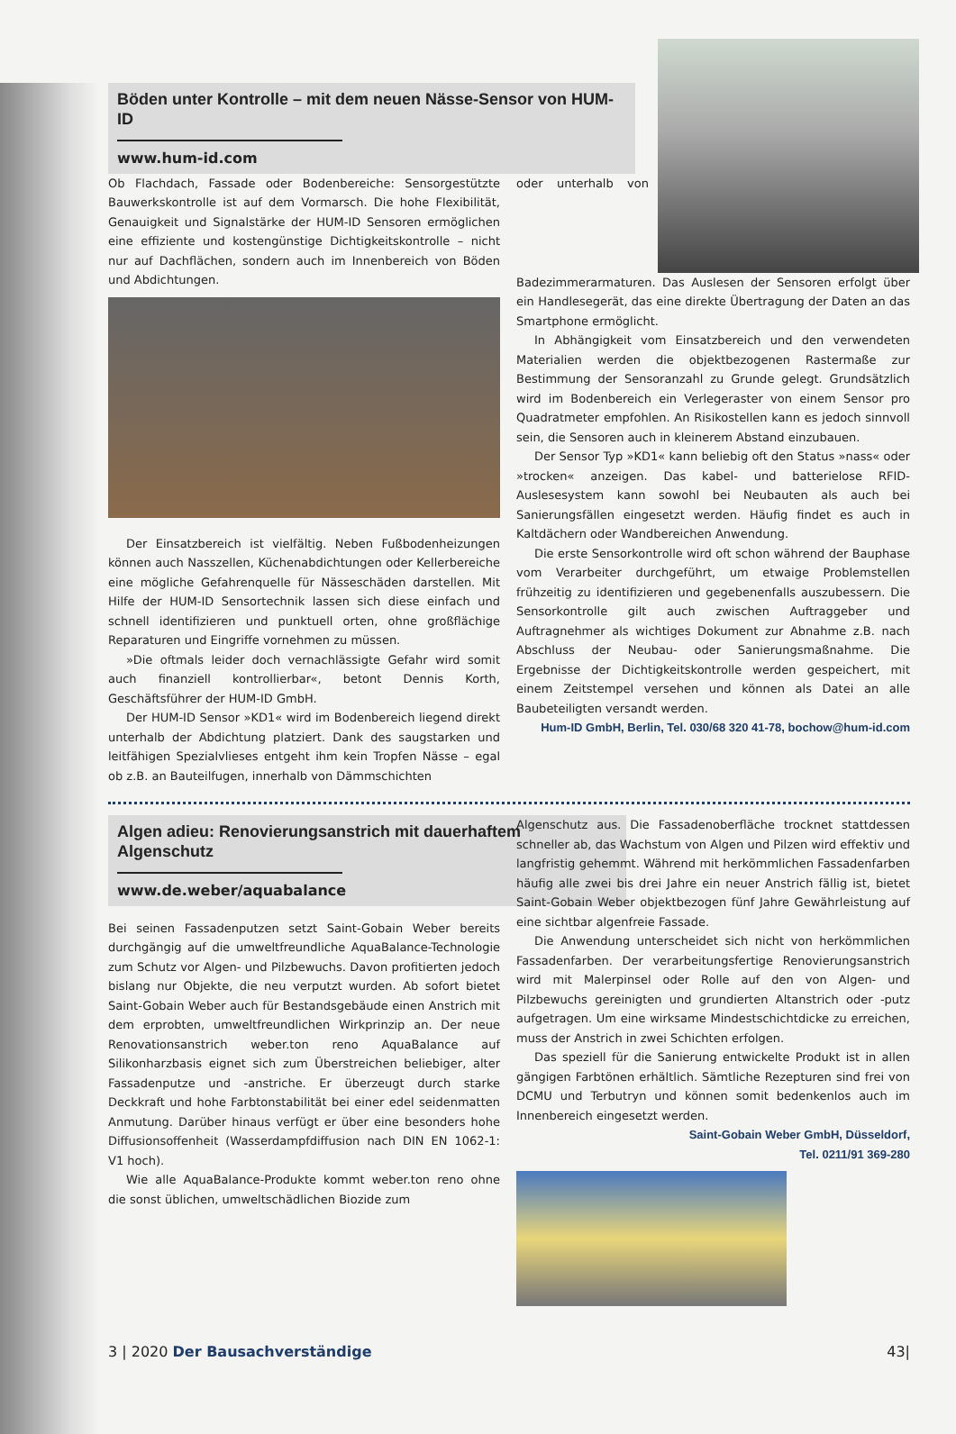Böden unter Kontrolle – mit dem neuen Nässe-Sensor von HUM-ID
www.hum-id.com
Ob Flachdach, Fassade oder Bodenbereiche: Sensorgestützte Bauwerkskontrolle ist auf dem Vormarsch. Die hohe Flexibilität, Genauigkeit und Signalstärke der HUM-ID Sensoren ermöglichen eine effiziente und kostengünstige Dichtigkeitskontrolle – nicht nur auf Dachflächen, sondern auch im Innenbereich von Böden und Abdichtungen.
Der Einsatzbereich ist vielfältig. Neben Fußbodenheizungen können auch Nasszellen, Küchenabdichtungen oder Kellerbereiche eine mögliche Gefahrenquelle für Nässeschäden darstellen. Mit Hilfe der HUM-ID Sensortechnik lassen sich diese einfach und schnell identifizieren und punktuell orten, ohne großflächige Reparaturen und Eingriffe vornehmen zu müssen.
»Die oftmals leider doch vernachlässigte Gefahr wird somit auch finanziell kontrollierbar«, betont Dennis Korth, Geschäftsführer der HUM-ID GmbH.
Der HUM-ID Sensor »KD1« wird im Bodenbereich liegend direkt unterhalb der Abdichtung platziert. Dank des saugstarken und leitfähigen Spezialvlieses entgeht ihm kein Tropfen Nässe – egal ob z.B. an Bauteilfugen, innerhalb von Dämmschichten
oder unterhalb von Badezimmerarmaturen. Das Auslesen der Sensoren erfolgt über ein Handlesegerät, das eine direkte Übertragung der Daten an das Smartphone ermöglicht.
In Abhängigkeit vom Einsatzbereich und den verwendeten Materialien werden die objektbezogenen Rastermaße zur Bestimmung der Sensoranzahl zu Grunde gelegt. Grundsätzlich wird im Bodenbereich ein Verlegeraster von einem Sensor pro Quadratmeter empfohlen. An Risikostellen kann es jedoch sinnvoll sein, die Sensoren auch in kleinerem Abstand einzubauen.
Der Sensor Typ »KD1« kann beliebig oft den Status »nass« oder »trocken« anzeigen. Das kabel- und batterielose RFID-Auslesesystem kann sowohl bei Neubauten als auch bei Sanierungsfällen eingesetzt werden. Häufig findet es auch in Kaltdächern oder Wandbereichen Anwendung.
Die erste Sensorkontrolle wird oft schon während der Bauphase vom Verarbeiter durchgeführt, um etwaige Problemstellen frühzeitig zu identifizieren und gegebenenfalls auszubessern. Die Sensorkontrolle gilt auch zwischen Auftraggeber und Auftragnehmer als wichtiges Dokument zur Abnahme z.B. nach Abschluss der Neubau- oder Sanierungsmaßnahme. Die Ergebnisse der Dichtigkeitskontrolle werden gespeichert, mit einem Zeitstempel versehen und können als Datei an alle Baubeteiligten versandt werden.
Hum-ID GmbH, Berlin, Tel. 030/68 320 41-78, bochow@hum-id.com
Algen adieu: Renovierungsanstrich mit dauerhaftem Algenschutz
www.de.weber/aquabalance
Bei seinen Fassadenputzen setzt Saint-Gobain Weber bereits durchgängig auf die umweltfreundliche AquaBalance-Technologie zum Schutz vor Algen- und Pilzbewuchs. Davon profitierten jedoch bislang nur Objekte, die neu verputzt wurden. Ab sofort bietet Saint-Gobain Weber auch für Bestandsgebäude einen Anstrich mit dem erprobten, umweltfreundlichen Wirkprinzip an. Der neue Renovationsanstrich weber.ton reno AquaBalance auf Silikonharzbasis eignet sich zum Überstreichen beliebiger, alter Fassadenputze und -anstriche. Er überzeugt durch starke Deckkraft und hohe Farbtonstabilität bei einer edel seidenmatten Anmutung. Darüber hinaus verfügt er über eine besonders hohe Diffusionsoffenheit (Wasserdampfdiffusion nach DIN EN 1062-1: V1 hoch).
Wie alle AquaBalance-Produkte kommt weber.ton reno ohne die sonst üblichen, umweltschädlichen Biozide zum
Algenschutz aus. Die Fassadenoberfläche trocknet stattdessen schneller ab, das Wachstum von Algen und Pilzen wird effektiv und langfristig gehemmt. Während mit herkömmlichen Fassadenfarben häufig alle zwei bis drei Jahre ein neuer Anstrich fällig ist, bietet Saint-Gobain Weber objektbezogen fünf Jahre Gewährleistung auf eine sichtbar algenfreie Fassade.
Die Anwendung unterscheidet sich nicht von herkömmlichen Fassadenfarben. Der verarbeitungsfertige Renovierungsanstrich wird mit Malerpinsel oder Rolle auf den von Algen- und Pilzbewuchs gereinigten und grundierten Altanstrich oder -putz aufgetragen. Um eine wirksame Mindestschichtdicke zu erreichen, muss der Anstrich in zwei Schichten erfolgen.
Das speziell für die Sanierung entwickelte Produkt ist in allen gängigen Farbtönen erhältlich. Sämtliche Rezepturen sind frei von DCMU und Terbutryn und können somit bedenkenlos auch im Innenbereich eingesetzt werden.
Saint-Gobain Weber GmbH, Düsseldorf,
Tel. 0211/91 369-280
3 | 2020 Der Bausachverständige 43|